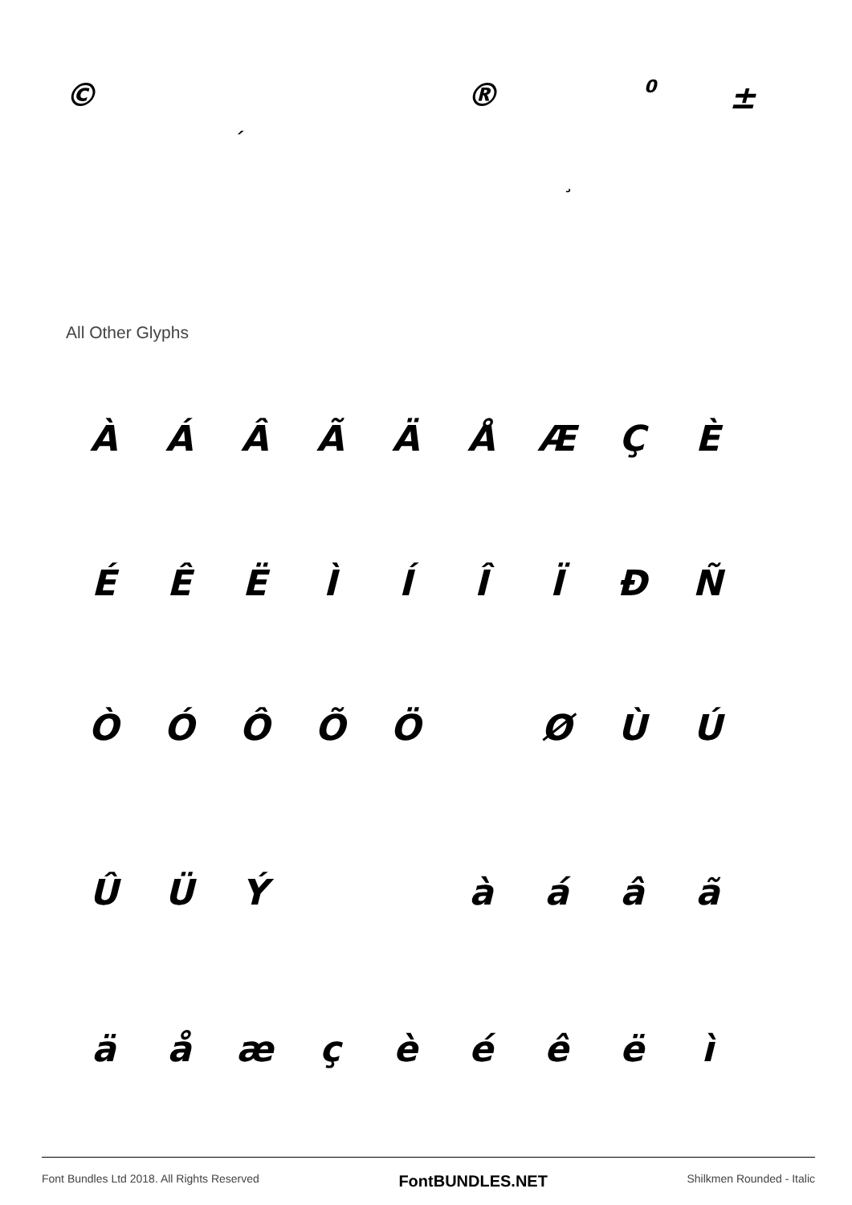©
´
® 0 ±
¸
All Other Glyphs
À Á Â Ã Ä Å Æ Ç È
É Ê Ë Ì Í Î Ï Ð Ñ
Ò Ó Ô Õ Ö Ø Ù Ú
Û Ü Ý à á â ã
ä å æ ç è é ê ë ì
Font Bundles Ltd 2018. All Rights Reserved FontBUNDLES.NET Shilkmen Rounded - Italic